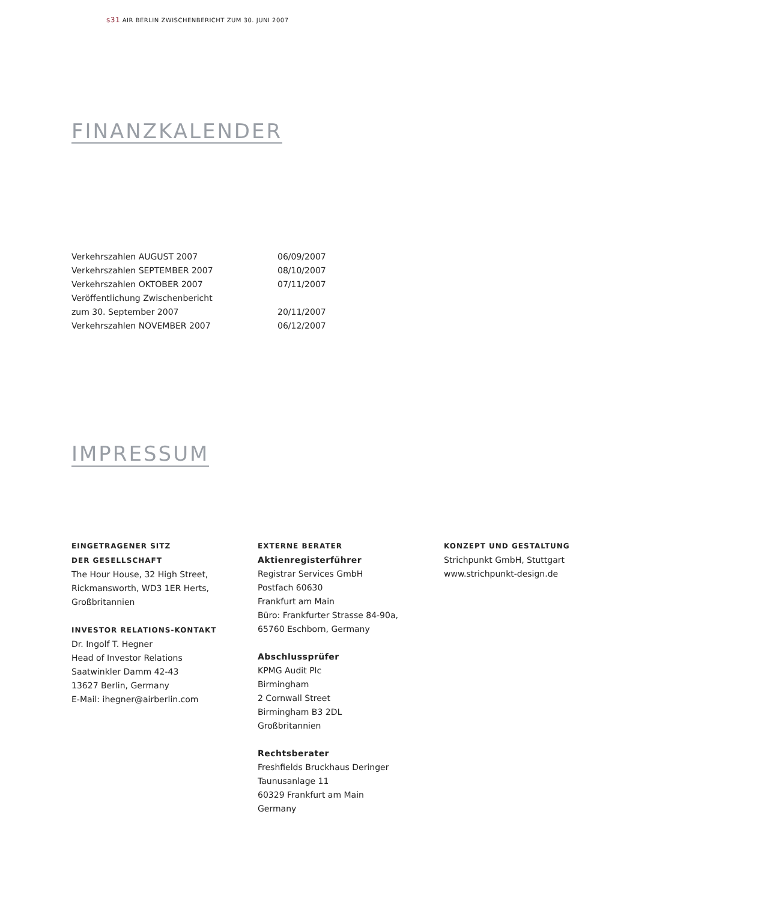s31 AIR BERLIN ZWISCHENBERICHT ZUM 30. JUNI 2007
FINANZKALENDER
| Verkehrszahlen AUGUST 2007 | 06/09/2007 |
| Verkehrszahlen SEPTEMBER 2007 | 08/10/2007 |
| Verkehrszahlen OKTOBER 2007 | 07/11/2007 |
| Veröffentlichung Zwischenbericht | |
| zum 30. September 2007 | 20/11/2007 |
| Verkehrszahlen NOVEMBER 2007 | 06/12/2007 |
IMPRESSUM
EINGETRAGENER SITZ
DER GESELLSCHAFT
The Hour House, 32 High Street,
Rickmansworth, WD3 1ER Herts,
Großbritannien
INVESTOR RELATIONS-KONTAKT
Dr. Ingolf T. Hegner
Head of Investor Relations
Saatwinkler Damm 42-43
13627 Berlin, Germany
E-Mail: ihegner@airberlin.com
EXTERNE BERATER
Aktienregisterführer
Registrar Services GmbH
Postfach 60630
Frankfurt am Main
Büro: Frankfurter Strasse 84-90a,
65760 Eschborn, Germany
Abschlussprüfer
KPMG Audit Plc
Birmingham
2 Cornwall Street
Birmingham B3 2DL
Großbritannien
Rechtsberater
Freshfields Bruckhaus Deringer
Taunusanlage 11
60329 Frankfurt am Main
Germany
KONZEPT UND GESTALTUNG
Strichpunkt GmbH, Stuttgart
www.strichpunkt-design.de